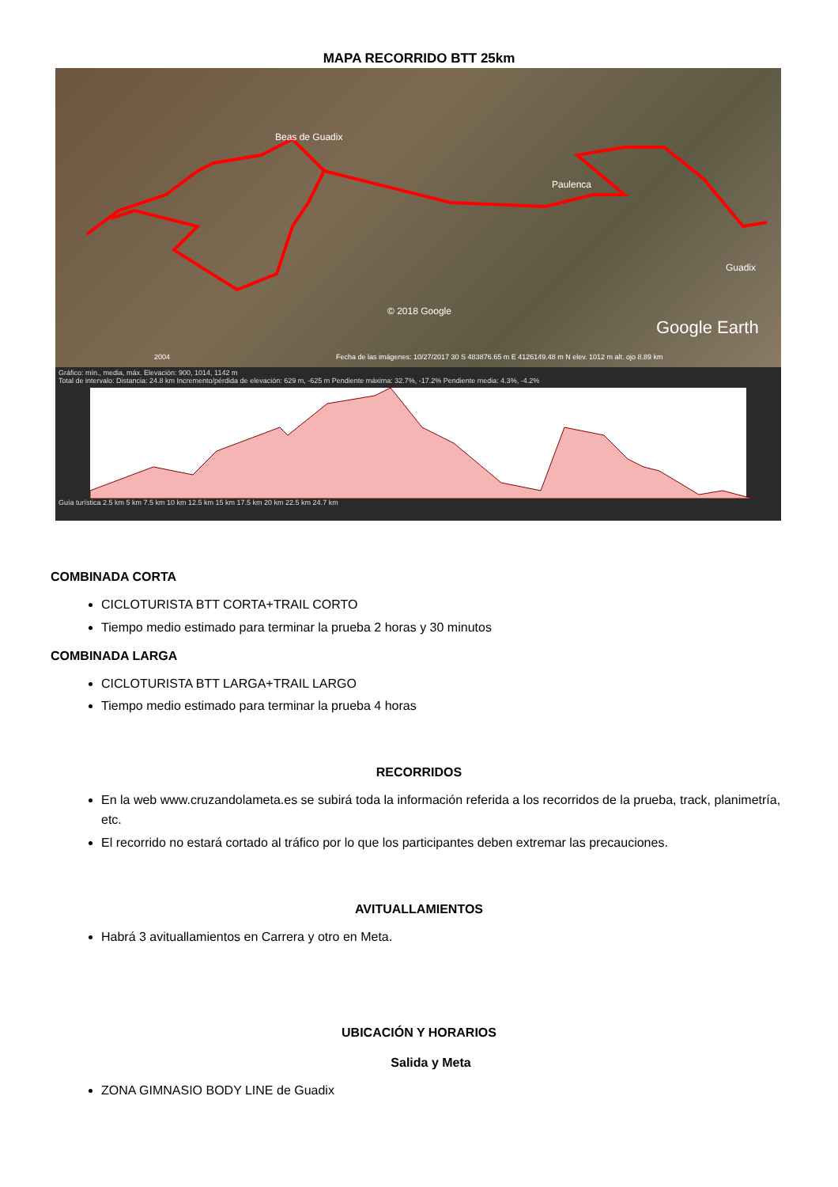MAPA RECORRIDO BTT 25km
Beas de Guadix
Paulenca
Guadix
© 2018 Google
Google Earth
2004 Fecha de las imágenes: 10/27/2017 30 S 483876.65 m E 4126149.48 m N elev. 1012 m alt. ojo 8.89 km
Gráfico: mín., media, máx. Elevación: 900, 1014, 1142 m
Total de intervalo: Distancia: 24.8 km Incremento/pérdida de elevación: 629 m, -625 m Pendiente máxima: 32.7%, -17.2% Pendiente media: 4.3%, -4.2%
Guía turística 2.5 km 5 km 7.5 km 10 km 12.5 km 15 km 17.5 km 20 km 22.5 km 24.7 km
COMBINADA CORTA
CICLOTURISTA BTT CORTA+TRAIL CORTO
Tiempo medio estimado para terminar la prueba 2 horas y 30 minutos
COMBINADA LARGA
CICLOTURISTA BTT LARGA+TRAIL LARGO
Tiempo medio estimado para terminar la prueba 4 horas
RECORRIDOS
En la web www.cruzandolameta.es se subirá toda la información referida a los recorridos de la prueba, track, planimetría, etc.
El recorrido no estará cortado al tráfico por lo que los participantes deben extremar las precauciones.
AVITUALLAMIENTOS
Habrá 3 avituallamientos en Carrera y otro en Meta.
UBICACIÓN Y HORARIOS
Salida y Meta
ZONA GIMNASIO BODY LINE de Guadix